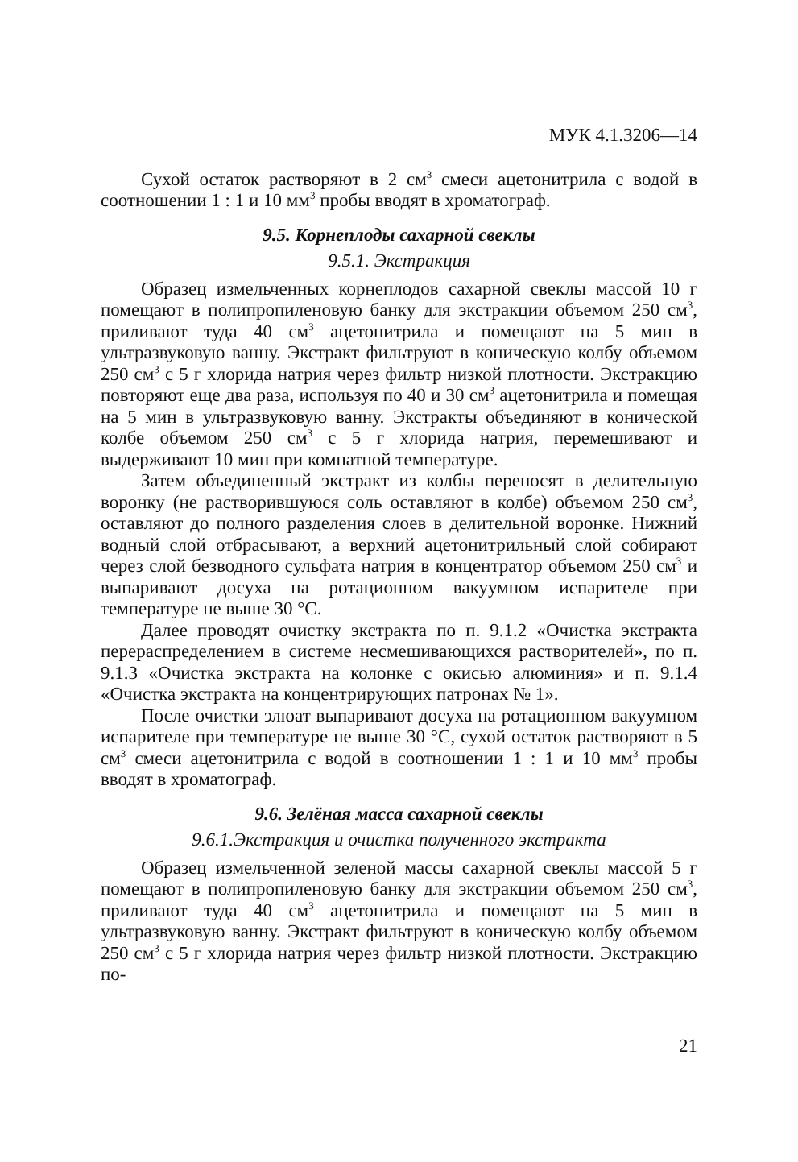МУК 4.1.3206—14
Сухой остаток растворяют в 2 см<sup>3</sup> смеси ацетонитрила с водой в соотношении 1 : 1 и 10 мм<sup>3</sup> пробы вводят в хроматограф.
9.5. Корнеплоды сахарной свеклы
9.5.1. Экстракция
Образец измельченных корнеплодов сахарной свеклы массой 10 г помещают в полипропиленовую банку для экстракции объемом 250 см<sup>3</sup>, приливают туда 40 см<sup>3</sup> ацетонитрила и помещают на 5 мин в ультразвуковую ванну. Экстракт фильтруют в коническую колбу объемом 250 см<sup>3</sup> с 5 г хлорида натрия через фильтр низкой плотности. Экстракцию повторяют еще два раза, используя по 40 и 30 см<sup>3</sup> ацетонитрила и помещая на 5 мин в ультразвуковую ванну. Экстракты объединяют в конической колбе объемом 250 см<sup>3</sup> с 5 г хлорида натрия, перемешивают и выдерживают 10 мин при комнатной температуре.
Затем объединенный экстракт из колбы переносят в делительную воронку (не растворившуюся соль оставляют в колбе) объемом 250 см<sup>3</sup>, оставляют до полного разделения слоев в делительной воронке. Нижний водный слой отбрасывают, а верхний ацетонитрильный слой собирают через слой безводного сульфата натрия в концентратор объемом 250 см<sup>3</sup> и выпаривают досуха на ротационном вакуумном испарителе при температуре не выше 30 °С.
Далее проводят очистку экстракта по п. 9.1.2 «Очистка экстракта перераспределением в системе несмешивающихся растворителей», по п. 9.1.3 «Очистка экстракта на колонке с окисью алюминия» и п. 9.1.4 «Очистка экстракта на концентрирующих патронах № 1».
После очистки элюат выпаривают досуха на ротационном вакуумном испарителе при температуре не выше 30 °С, сухой остаток растворяют в 5 см<sup>3</sup> смеси ацетонитрила с водой в соотношении 1 : 1 и 10 мм<sup>3</sup> пробы вводят в хроматограф.
9.6. Зелёная масса сахарной свеклы
9.6.1.Экстракция и очистка полученного экстракта
Образец измельченной зеленой массы сахарной свеклы массой 5 г помещают в полипропиленовую банку для экстракции объемом 250 см<sup>3</sup>, приливают туда 40 см<sup>3</sup> ацетонитрила и помещают на 5 мин в ультразвуковую ванну. Экстракт фильтруют в коническую колбу объемом 250 см<sup>3</sup> с 5 г хлорида натрия через фильтр низкой плотности. Экстракцию по-
21